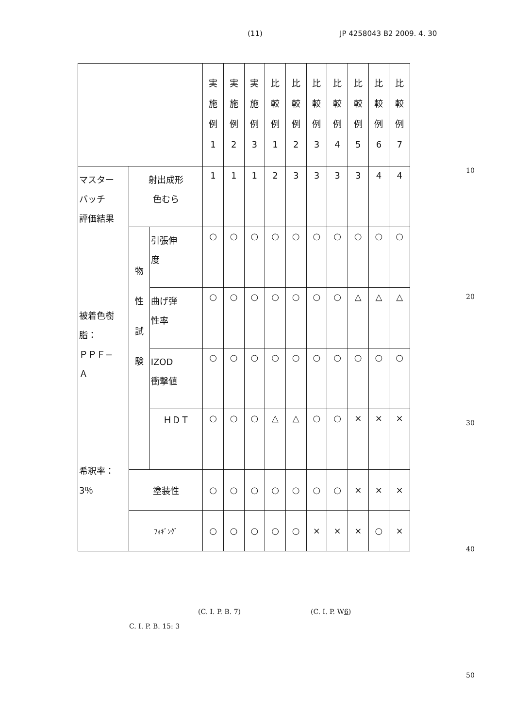(11) JP 4258043 B2 2009. 4. 30
| | | | 実 施 例 1 | 実 施 例 2 | 実 施 例 3 | 比 較 例 1 | 比 較 例 2 | 比 較 例 3 | 比 較 例 4 | 比 較 例 5 | 比 較 例 6 | 比 較 例 7 |
| --- | --- | --- | --- | --- | --- | --- | --- | --- | --- | --- | --- | --- |
| マスター バッチ 評価結果 被着色樹 脂： ＰＰＦ− Ａ 希釈率： 3％ | 射出成形 色むら | | 1 | 1 | 1 | 2 | 3 | 3 | 3 | 3 | 4 | 4 |
| | 物 性 試 験 | 引張伸 度 | ○ | ○ | ○ | ○ | ○ | ○ | ○ | ○ | ○ | ○ |
| | | 曲げ弾 性率 | ○ | ○ | ○ | ○ | ○ | ○ | ○ | △ | △ | △ |
| | | IZOD 衝撃値 | ○ | ○ | ○ | ○ | ○ | ○ | ○ | ○ | ○ | ○ |
| | | ＨＤＴ | ○ | ○ | ○ | △ | △ | ○ | ○ | × | × | × |
| | 塗装性 | | ○ | ○ | ○ | ○ | ○ | ○ | ○ | × | × | × |
| | ﾌｫｷﾞﾝｸﾞ | | ○ | ○ | ○ | ○ | ○ | × | × | × | ○ | × |
10
20
30
40
50
(C. I. P. B. 7) (C. I. P. W6)
C. I. P. B. 15: 3